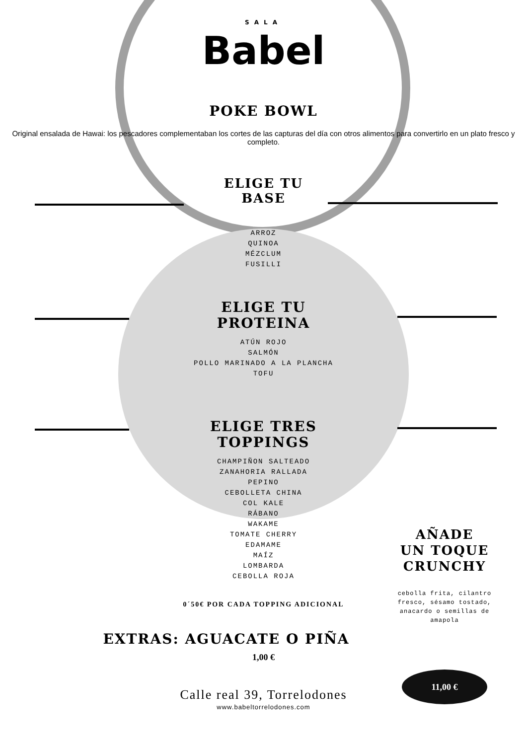SALA
Babel
POKE BOWL
Original ensalada de Hawai: los pescadores complementaban los cortes de las capturas del día con otros alimentos para convertirlo en un plato fresco y completo.
ELIGE TU
BASE
ARROZ
QUINOA
MÉZCLUM
FUSILLI
ELIGE TU
PROTEINA
ATÚN ROJO
SALMÓN
POLLO MARINADO A LA PLANCHA
TOFU
ELIGE TRES
TOPPINGS
CHAMPIÑON SALTEADO
ZANAHORIA RALLADA
PEPINO
CEBOLLETA CHINA
COL KALE
RÁBANO
WAKAME
TOMATE CHERRY
EDAMAME
MAÍZ
LOMBARDA
CEBOLLA ROJA
0´50€ POR CADA TOPPING ADICIONAL
EXTRAS: AGUACATE O PIÑA
1,00 €
AÑADE
UN TOQUE
CRUNCHY
cebolla frita, cilantro fresco, sésamo tostado, anacardo o semillas de amapola
11,00 €
Calle real 39, Torrelodones
www.babeltorrelodones.com